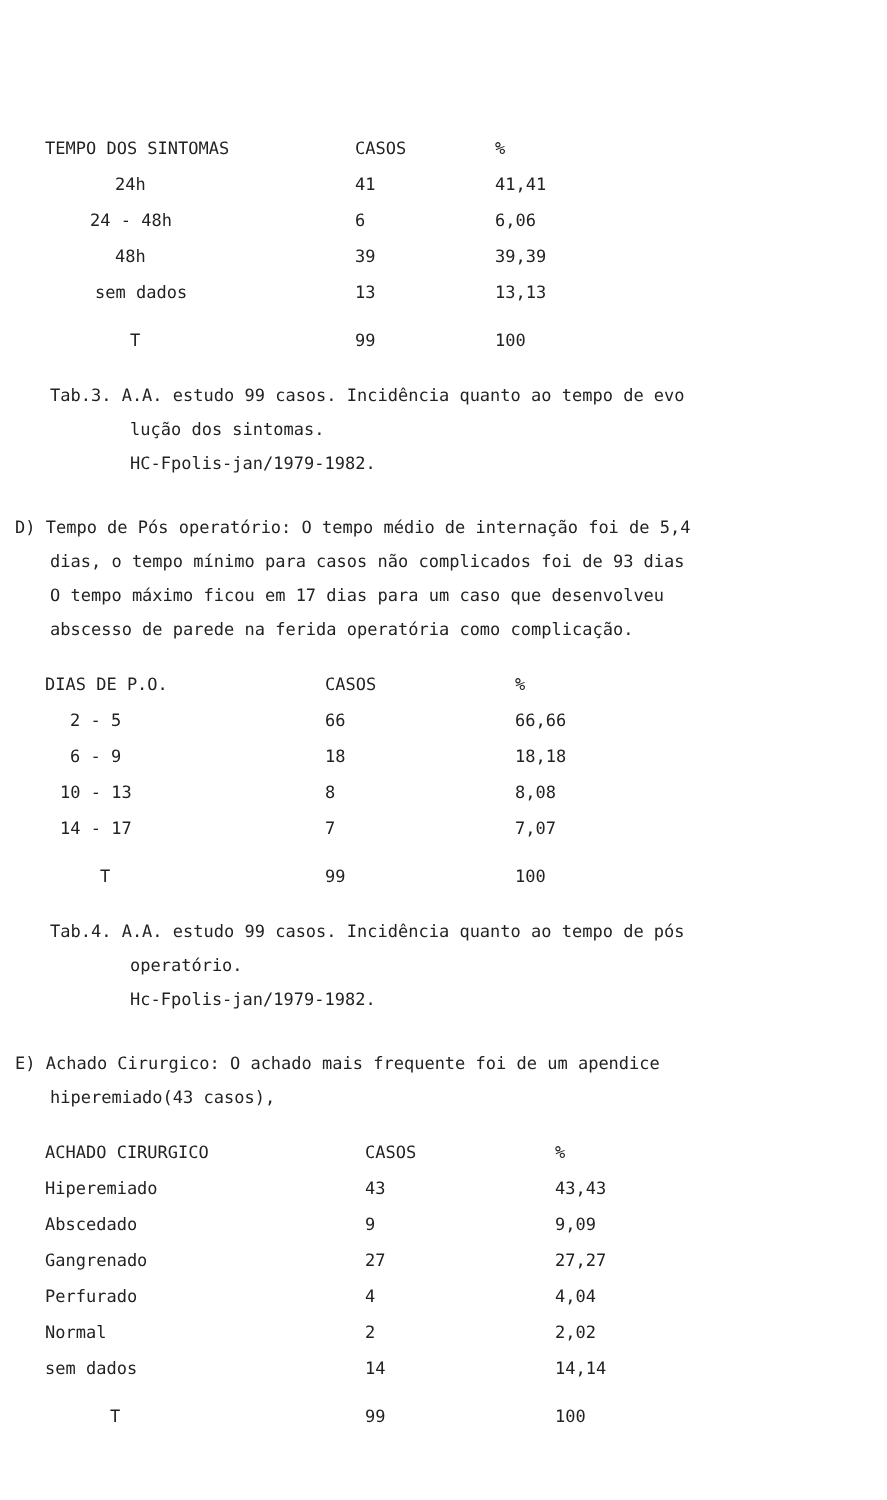| TEMPO DOS SINTOMAS | CASOS | % |
| --- | --- | --- |
| 24h | 41 | 41,41 |
| 24 - 48h | 6 | 6,06 |
| 48h | 39 | 39,39 |
| sem dados | 13 | 13,13 |
| T | 99 | 100 |
Tab.3. A.A. estudo 99 casos. Incidência quanto ao tempo de evo
lução dos sintomas.
HC-Fpolis-jan/1979-1982.
D) Tempo de Pós operatório: O tempo médio de internação foi de 5,4
dias, o tempo mínimo para casos não complicados foi de 93 dias
O tempo máximo ficou em 17 dias para um caso que desenvolveu
abscesso de parede na ferida operatória como complicação.
| DIAS DE P.O. | CASOS | % |
| --- | --- | --- |
| 2 - 5 | 66 | 66,66 |
| 6 - 9 | 18 | 18,18 |
| 10 - 13 | 8 | 8,08 |
| 14 - 17 | 7 | 7,07 |
| T | 99 | 100 |
Tab.4. A.A. estudo 99 casos. Incidência quanto ao tempo de pós
operatório.
Hc-Fpolis-jan/1979-1982.
E) Achado Cirurgico: O achado mais frequente foi de um apendice
hiperemiado(43 casos),
| ACHADO CIRURGICO | CASOS | % |
| --- | --- | --- |
| Hiperemiado | 43 | 43,43 |
| Abscedado | 9 | 9,09 |
| Gangrenado | 27 | 27,27 |
| Perfurado | 4 | 4,04 |
| Normal | 2 | 2,02 |
| sem dados | 14 | 14,14 |
| T | 99 | 100 |